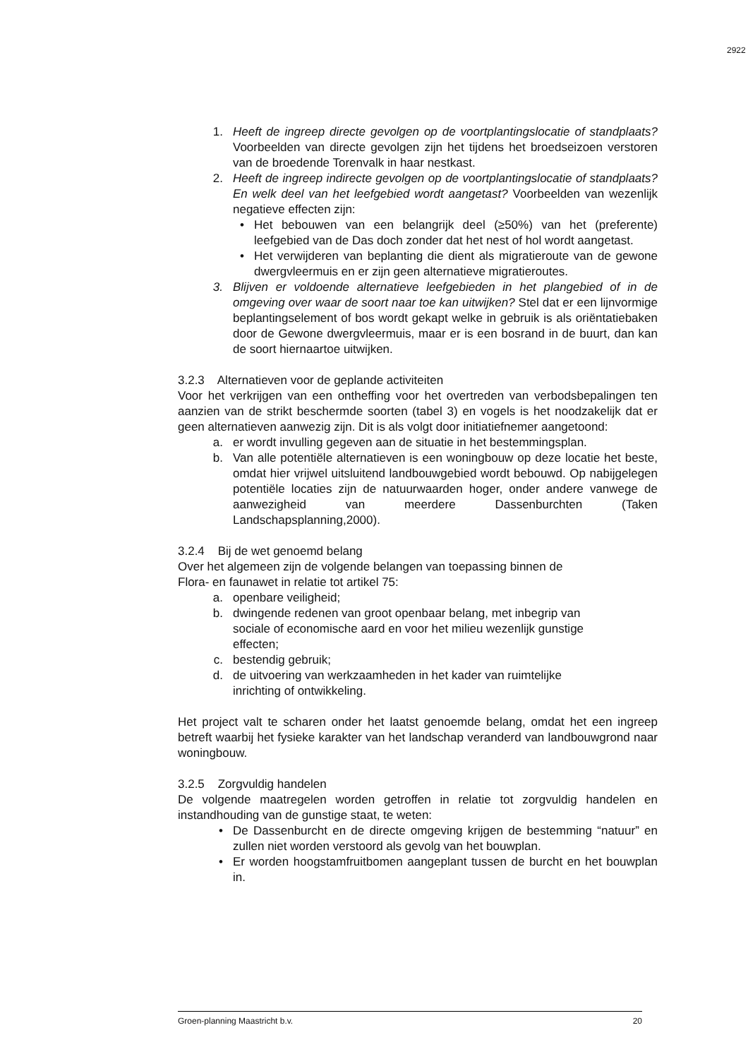2922
1. Heeft de ingreep directe gevolgen op de voortplantingslocatie of standplaats? Voorbeelden van directe gevolgen zijn het tijdens het broedseizoen verstoren van de broedende Torenvalk in haar nestkast.
2. Heeft de ingreep indirecte gevolgen op de voortplantingslocatie of standplaats? En welk deel van het leefgebied wordt aangetast? Voorbeelden van wezenlijk negatieve effecten zijn:
• Het bebouwen van een belangrijk deel (≥50%) van het (preferente) leefgebied van de Das doch zonder dat het nest of hol wordt aangetast.
• Het verwijderen van beplanting die dient als migratieroute van de gewone dwergvleermuis en er zijn geen alternatieve migratieroutes.
3. Blijven er voldoende alternatieve leefgebieden in het plangebied of in de omgeving over waar de soort naar toe kan uitwijken? Stel dat er een lijnvormige beplantingselement of bos wordt gekapt welke in gebruik is als oriëntatiebaken door de Gewone dwergvleermuis, maar er is een bosrand in de buurt, dan kan de soort hiernaartoe uitwijken.
3.2.3 Alternatieven voor de geplande activiteiten
Voor het verkrijgen van een ontheffing voor het overtreden van verbodsbepalingen ten aanzien van de strikt beschermde soorten (tabel 3) en vogels is het noodzakelijk dat er geen alternatieven aanwezig zijn. Dit is als volgt door initiatiefnemer aangetoond:
a. er wordt invulling gegeven aan de situatie in het bestemmingsplan.
b. Van alle potentiële alternatieven is een woningbouw op deze locatie het beste, omdat hier vrijwel uitsluitend landbouwgebied wordt bebouwd. Op nabijgelegen potentiële locaties zijn de natuurwaarden hoger, onder andere vanwege de aanwezigheid van meerdere Dassenburchten (Taken Landschapsplanning,2000).
3.2.4 Bij de wet genoemd belang
Over het algemeen zijn de volgende belangen van toepassing binnen de
Flora- en faunawet in relatie tot artikel 75:
a. openbare veiligheid;
b. dwingende redenen van groot openbaar belang, met inbegrip van sociale of economische aard en voor het milieu wezenlijk gunstige effecten;
c. bestendig gebruik;
d. de uitvoering van werkzaamheden in het kader van ruimtelijke inrichting of ontwikkeling.
Het project valt te scharen onder het laatst genoemde belang, omdat het een ingreep betreft waarbij het fysieke karakter van het landschap veranderd van landbouwgrond naar woningbouw.
3.2.5 Zorgvuldig handelen
De volgende maatregelen worden getroffen in relatie tot zorgvuldig handelen en instandhouding van de gunstige staat, te weten:
• De Dassenburcht en de directe omgeving krijgen de bestemming “natuur” en zullen niet worden verstoord als gevolg van het bouwplan.
• Er worden hoogstamfruitbomen aangeplant tussen de burcht en het bouwplan in.
Groen-planning Maastricht b.v. 20